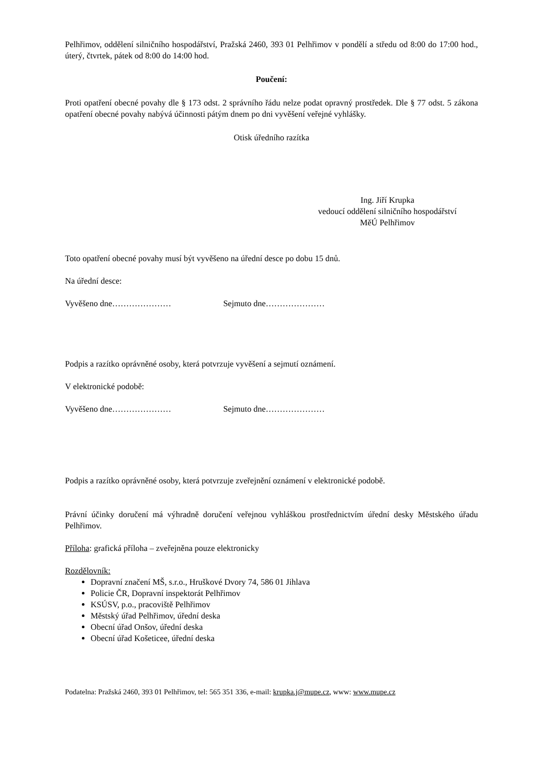Pelhřimov, oddělení silničního hospodářství, Pražská 2460, 393 01 Pelhřimov v pondělí a středu od 8:00 do 17:00 hod., úterý, čtvrtek, pátek od 8:00 do 14:00 hod.
Poučení:
Proti opatření obecné povahy dle § 173 odst. 2 správního řádu nelze podat opravný prostředek. Dle § 77 odst. 5 zákona opatření obecné povahy nabývá účinnosti pátým dnem po dni vyvěšení veřejné vyhlášky.
Otisk úředního razítka
Ing. Jiří Krupka
vedoucí oddělení silničního hospodářství
MěÚ Pelhřimov
Toto opatření obecné povahy musí být vyvěšeno na úřední desce po dobu 15 dnů.
Na úřední desce:
Vyvěšeno dne………………… Sejmuto dne…………………
Podpis a razítko oprávněné osoby, která potvrzuje vyvěšení a sejmutí oznámení.
V elektronické podobě:
Vyvěšeno dne………………… Sejmuto dne…………………
Podpis a razítko oprávněné osoby, která potvrzuje zveřejnění oznámení v elektronické podobě.
Právní účinky doručení má výhradně doručení veřejnou vyhláškou prostřednictvím úřední desky Městského úřadu Pelhřimov.
Příloha: grafická příloha – zveřejněna pouze elektronicky
Rozdělovník:
Dopravní značení MŠ, s.r.o., Hruškové Dvory 74, 586 01 Jihlava
Policie ČR, Dopravní inspektorát Pelhřimov
KSÚSV, p.o., pracoviště Pelhřimov
Městský úřad Pelhřimov, úřední deska
Obecní úřad Onšov, úřední deska
Obecní úřad Košeticee, úřední deska
Podatelna: Pražská 2460, 393 01 Pelhřimov, tel: 565 351 336, e-mail: krupka.j@mupe.cz, www: www.mupe.cz